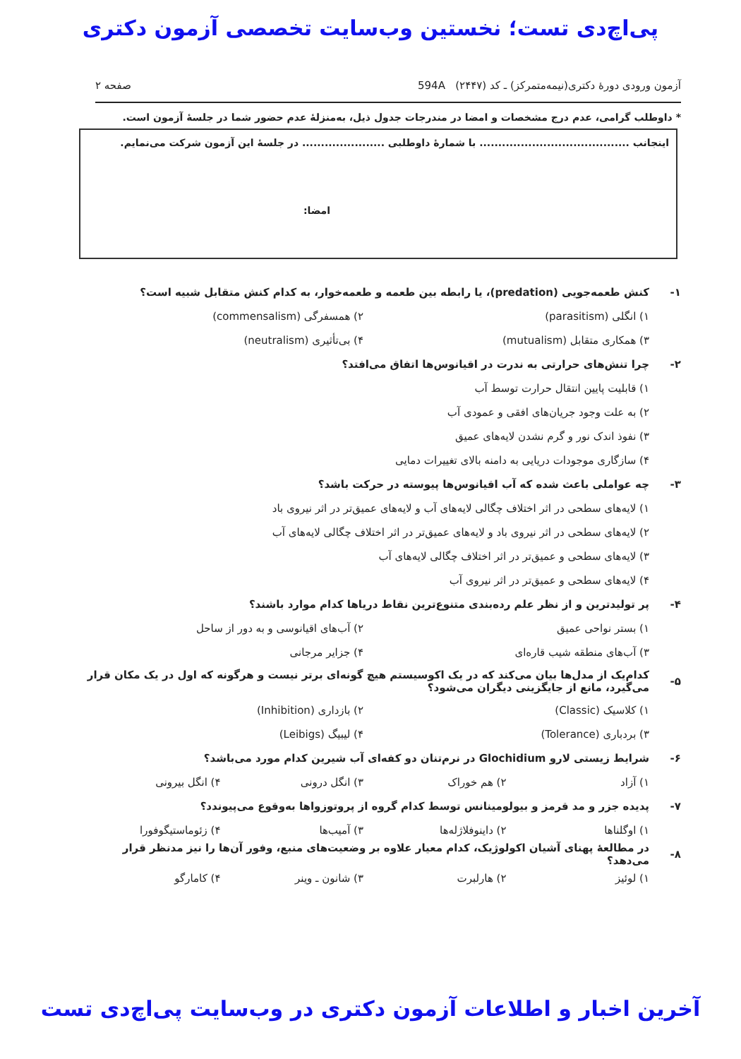پی‌اچ‌دی تست؛ نخستین وب‌سایت تخصصی آزمون دکتری
آزمون ورودی دورهٔ دکتری(نیمه‌متمرکز) ـ کد (۲۴۴۷) 594A صفحه ۲
* داوطلب گرامی، عدم درج مشخصات و امضا در مندرجات جدول ذیل، به‌منزلهٔ عدم حضور شما در جلسهٔ آزمون است.
اینجانب ........................................ با شمارهٔ داوطلبی ...................... در جلسهٔ این آزمون شرکت می‌نمایم.
امضا:
۱- کنش طعمه‌جویی (predation)، یا رابطه بین طعمه و طعمه‌خوار، به کدام کنش متقابل شبیه است؟
۱) انگلی (parasitism) ۲) همسفرگی (commensalism)
۳) همکاری متقابل (mutualism) ۴) بی‌تأثیری (neutralism)
۲- چرا تنش‌های حرارتی به ندرت در اقیانوس‌ها اتفاق می‌افتد؟
۱) قابلیت پایین انتقال حرارت توسط آب
۲) به علت وجود جریان‌های افقی و عمودی آب
۳) نفوذ اندک نور و گرم نشدن لایه‌های عمیق
۴) سازگاری موجودات دریایی به دامنه بالای تغییرات دمایی
۳- چه عواملی باعث شده که آب اقیانوس‌ها پیوسته در حرکت باشد؟
۱) لایه‌های سطحی در اثر اختلاف چگالی لایه‌های آب و لایه‌های عمیق‌تر در اثر نیروی باد
۲) لایه‌های سطحی در اثر نیروی باد و لایه‌های عمیق‌تر در اثر اختلاف چگالی لایه‌های آب
۳) لایه‌های سطحی و عمیق‌تر در اثر اختلاف چگالی لایه‌های آب
۴) لایه‌های سطحی و عمیق‌تر در اثر نیروی آب
۴- پر تولیدترین و از نظر علم رده‌بندی متنوع‌ترین نقاط دریاها کدام موارد باشند؟
۱) بستر نواحی عمیق
۲) آب‌های اقیانوسی و به دور از ساحل
۳) آب‌های منطقه شیب قاره‌ای ۴) جزایر مرجانی
۵- کدام‌یک از مدل‌ها بیان می‌کند که در یک اکوسیستم هیچ گونه‌ای برتر نیست و هرگونه که اول در یک مکان قرار می‌گیرد، مانع از جایگزینی دیگران می‌شود؟
۱) کلاسیک (Classic) ۲) بازداری (Inhibition)
۳) بردباری (Tolerance) ۴) لیبیگ (Leibigs)
۶- شرایط زیستی لارو Glochidium در نرم‌تنان دو کفه‌ای آب شیرین کدام مورد می‌باشد؟
۱) آزاد ۲) هم خوراک ۳) انگل درونی ۴) انگل بیرونی
۷- پدیده جزر و مد قرمز و بیولومینانس توسط کدام گروه از پروتوزواها به‌وقوع می‌پیوندد؟
۱) اوگلناها ۲) داینوفلاژله‌ها ۳) آمیب‌ها ۴) زئوماستیگوفورا
۸- در مطالعهٔ پهنای آشیان اکولوژیک، کدام معیار علاوه بر وضعیت‌های منبع، وفور آن‌ها را نیز مدنظر قرار می‌دهد؟
۱) لوئیز ۲) هارلبرت ۳) شانون ـ وینر ۴) کامارگو
آخرین اخبار و اطلاعات آزمون دکتری در وب‌سایت پی‌اچ‌دی تست